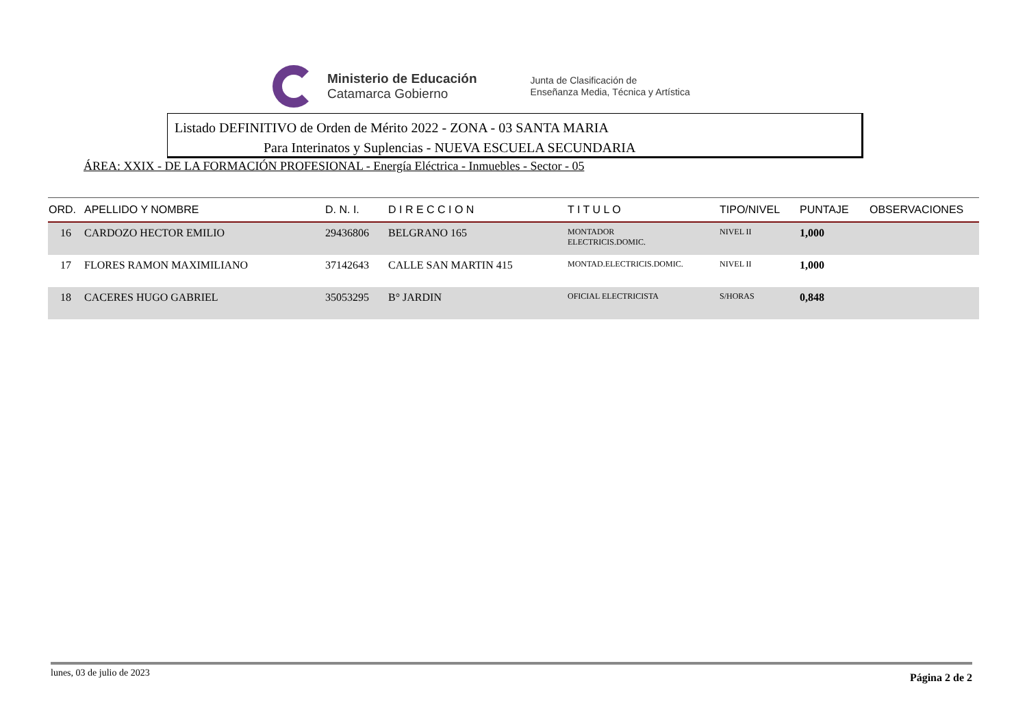Ministerio de Educación
Catamarca Gobierno
Junta de Clasificación de
Enseñanza Media, Técnica y Artística
Listado DEFINITIVO de Orden de Mérito 2022 - ZONA - 03 SANTA MARIA
Para Interinatos y Suplencias - NUEVA ESCUELA SECUNDARIA
ÁREA: XXIX - DE LA FORMACIÓN PROFESIONAL - Energía Eléctrica - Inmuebles - Sector - 05
| ORD. | APELLIDO Y NOMBRE | D. N. I. | D I R E C C I O N | T I T U L O | TIPO/NIVEL | PUNTAJE | OBSERVACIONES |
| --- | --- | --- | --- | --- | --- | --- | --- |
| 16 | CARDOZO HECTOR EMILIO | 29436806 | BELGRANO 165 | MONTADOR ELECTRICIS.DOMIC. | NIVEL II | 1,000 | |
| 17 | FLORES RAMON MAXIMILIANO | 37142643 | CALLE SAN MARTIN 415 | MONTAD.ELECTRICIS.DOMIC. | NIVEL II | 1,000 | |
| 18 | CACERES HUGO GABRIEL | 35053295 | B° JARDIN | OFICIAL ELECTRICISTA | S/HORAS | 0,848 | |
lunes, 03 de julio de 2023 Página 2 de 2